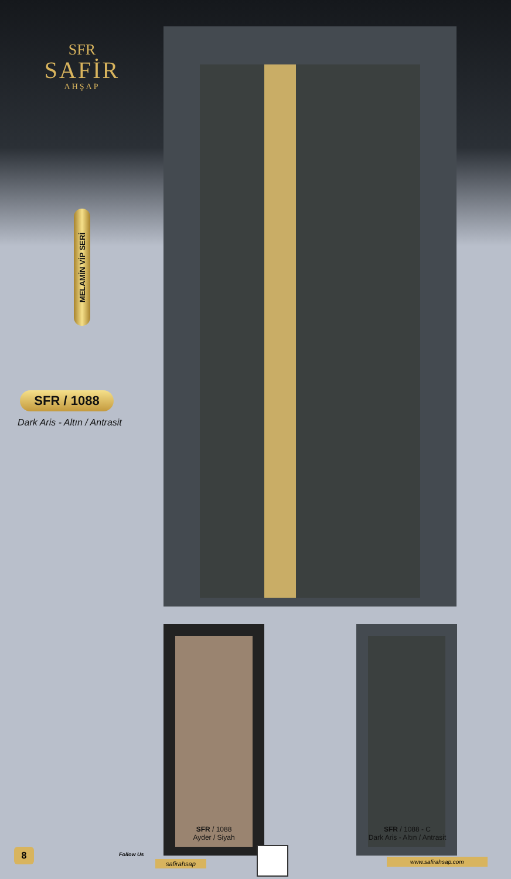SFR
SAFİR
AHŞAP
MELAMİN VİP SERİ
SFR / 1088
Dark Aris - Altın / Antrasit
SFR / 1088
Ayder / Siyah
SFR / 1088 - C
Dark Aris - Altın / Antrasit
8 Follow Us
safirahsap www.safirahsap.com